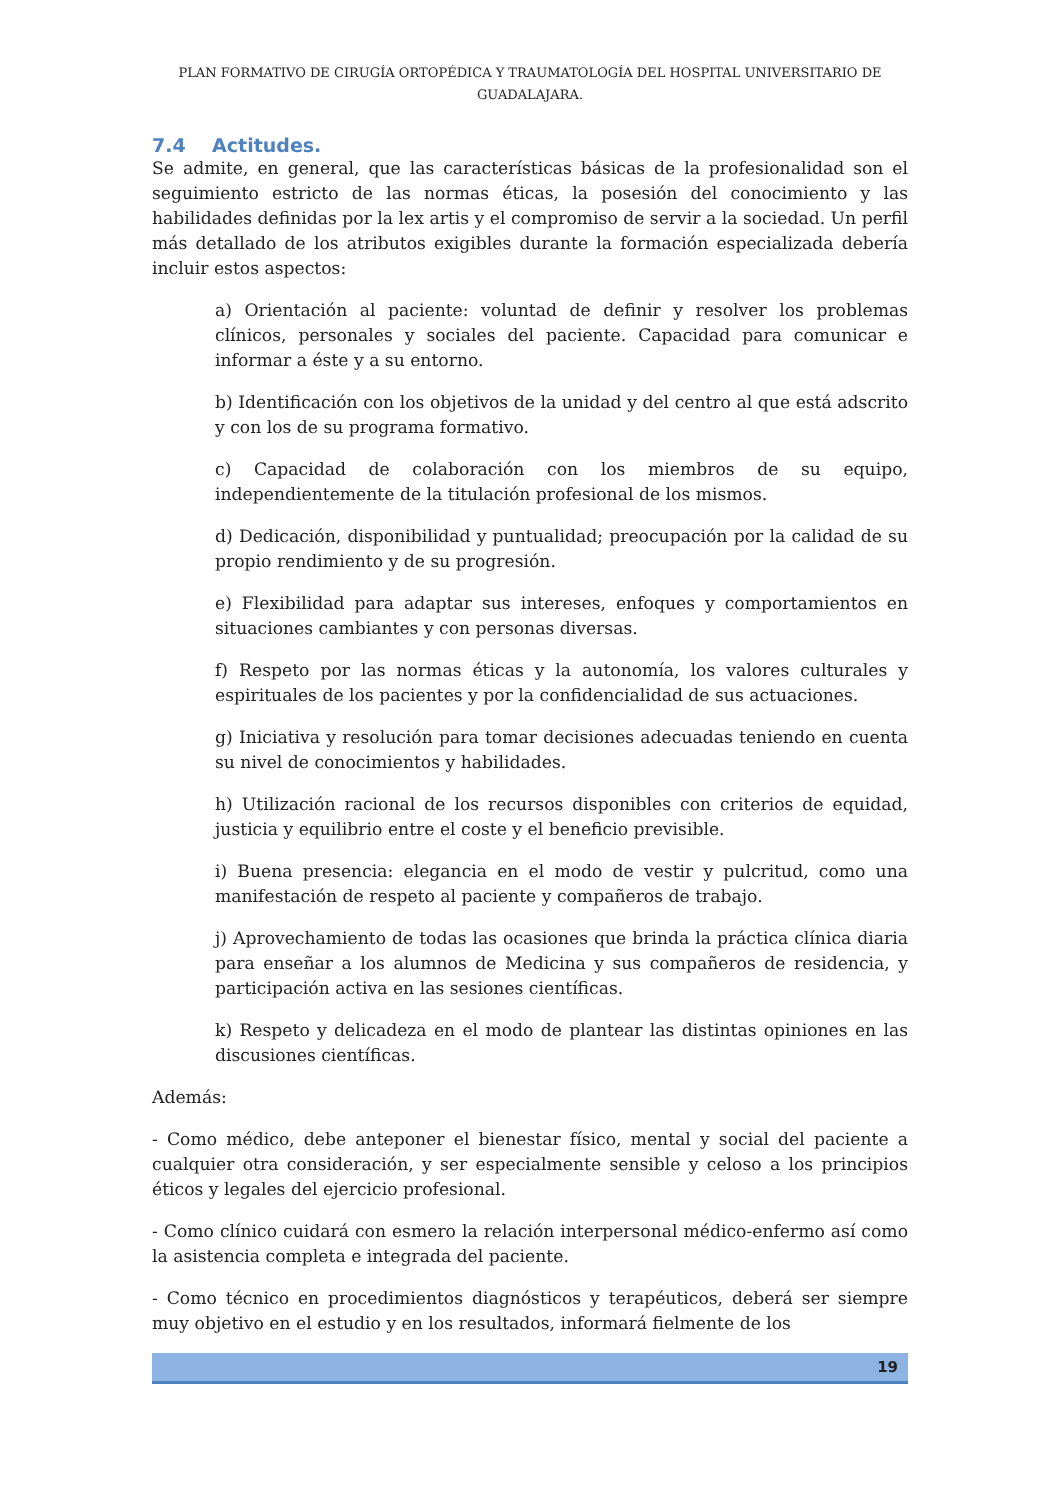PLAN FORMATIVO DE CIRUGÍA ORTOPÉDICA Y TRAUMATOLOGÍA DEL HOSPITAL UNIVERSITARIO DE GUADALAJARA.
7.4 Actitudes.
Se admite, en general, que las características básicas de la profesionalidad son el seguimiento estricto de las normas éticas, la posesión del conocimiento y las habilidades definidas por la lex artis y el compromiso de servir a la sociedad. Un perfil más detallado de los atributos exigibles durante la formación especializada debería incluir estos aspectos:
a) Orientación al paciente: voluntad de definir y resolver los problemas clínicos, personales y sociales del paciente. Capacidad para comunicar e informar a éste y a su entorno.
b) Identificación con los objetivos de la unidad y del centro al que está adscrito y con los de su programa formativo.
c) Capacidad de colaboración con los miembros de su equipo, independientemente de la titulación profesional de los mismos.
d) Dedicación, disponibilidad y puntualidad; preocupación por la calidad de su propio rendimiento y de su progresión.
e) Flexibilidad para adaptar sus intereses, enfoques y comportamientos en situaciones cambiantes y con personas diversas.
f) Respeto por las normas éticas y la autonomía, los valores culturales y espirituales de los pacientes y por la confidencialidad de sus actuaciones.
g) Iniciativa y resolución para tomar decisiones adecuadas teniendo en cuenta su nivel de conocimientos y habilidades.
h) Utilización racional de los recursos disponibles con criterios de equidad, justicia y equilibrio entre el coste y el beneficio previsible.
i) Buena presencia: elegancia en el modo de vestir y pulcritud, como una manifestación de respeto al paciente y compañeros de trabajo.
j) Aprovechamiento de todas las ocasiones que brinda la práctica clínica diaria para enseñar a los alumnos de Medicina y sus compañeros de residencia, y participación activa en las sesiones científicas.
k) Respeto y delicadeza en el modo de plantear las distintas opiniones en las discusiones científicas.
Además:
- Como médico, debe anteponer el bienestar físico, mental y social del paciente a cualquier otra consideración, y ser especialmente sensible y celoso a los principios éticos y legales del ejercicio profesional.
- Como clínico cuidará con esmero la relación interpersonal médico-enfermo así como la asistencia completa e integrada del paciente.
- Como técnico en procedimientos diagnósticos y terapéuticos, deberá ser siempre muy objetivo en el estudio y en los resultados, informará fielmente de los
19